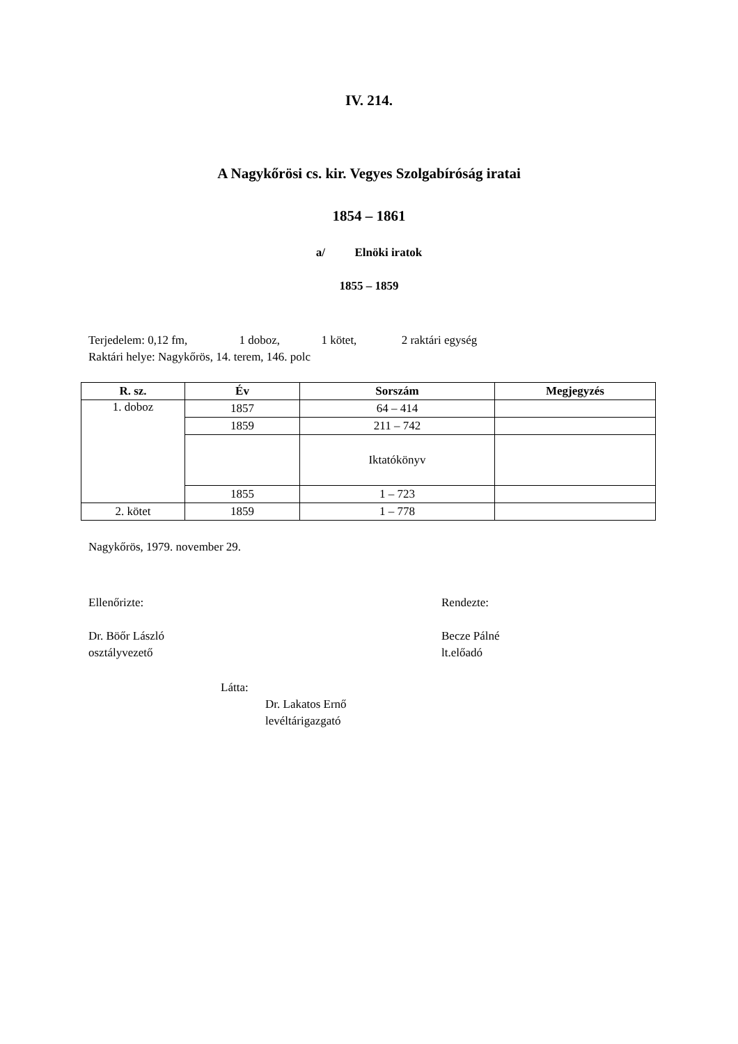IV. 214.
A Nagykőrösi cs. kir. Vegyes Szolgabíróság iratai
1854 – 1861
a/ Elnöki iratok
1855 – 1859
Terjedelem: 0,12 fm, 1 doboz, 1 kötet, 2 raktári egység
Raktári helye: Nagykőrös, 14. terem, 146. polc
| R. sz. | Év | Sorszám | Megjegyzés |
| --- | --- | --- | --- |
| 1. doboz | 1857 | 64 – 414 | |
| | 1859 | 211 – 742 | |
| | | Iktatókönyv | |
| | 1855 | 1 – 723 | |
| 2. kötet | 1859 | 1 – 778 | |
Nagykőrös, 1979. november 29.
Ellenőrizte:
Dr. Böőr László
osztályvezető
Rendezte:
Becze Pálné
lt.előadó
Látta:
Dr. Lakatos Ernő
levéltárigazgató